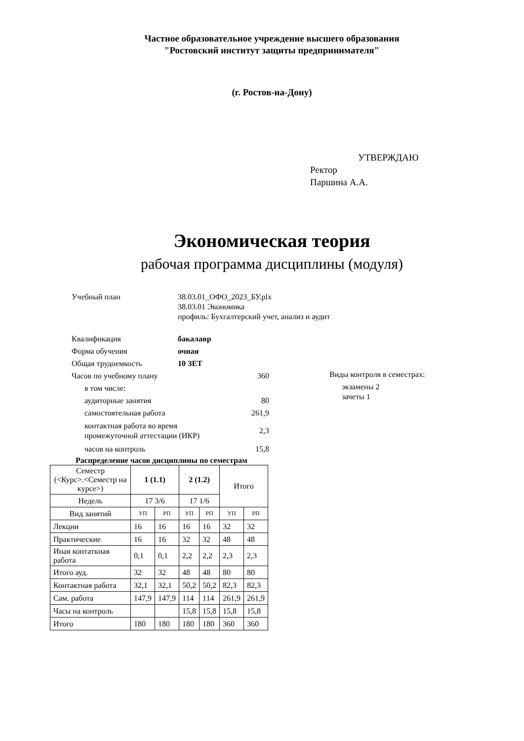Частное образовательное учреждение высшего образования
"Ростовский институт защиты предпринимателя"
(г. Ростов-на-Дону)
УТВЕРЖДАЮ
Ректор
Паршина А.А.
Экономическая теория
рабочая программа дисциплины (модуля)
Учебный план 38.03.01_ОФО_2023_БУ.plx
38.03.01 Экономика
профиль: Бухгалтерский учет, анализ и аудит
Квалификация бакалавр
Форма обучения очная
Общая трудоемкость 10 ЗЕТ
Часов по учебному плану 360
в том числе:
аудиторные занятия 80
самостоятельная работа 261,9
контактная работа во время промежуточной аттестации (ИКР)
2,3
часов на контроль 15,8
Виды контроля в семестрах:
экзамены 2
зачеты 1
Распределение часов дисциплины по семестрам
| Семестр (<Курс>.<Семестр на курсе>) | 1 (1.1) | | 2 (1.2) | | Итого | |
| --- | --- | --- | --- | --- | --- | --- |
| Недель | 17 3/6 | | 17 1/6 | | | |
| Вид занятий | УП | РП | УП | РП | УП | РП |
| Лекции | 16 | 16 | 16 | 16 | 32 | 32 |
| Практические | 16 | 16 | 32 | 32 | 48 | 48 |
| Иная контаткная работа | 0,1 | 0,1 | 2,2 | 2,2 | 2,3 | 2,3 |
| Итого ауд. | 32 | 32 | 48 | 48 | 80 | 80 |
| Контактная работа | 32,1 | 32,1 | 50,2 | 50,2 | 82,3 | 82,3 |
| Сам. работа | 147,9 | 147,9 | 114 | 114 | 261,9 | 261,9 |
| Часы на контроль | | | 15,8 | 15,8 | 15,8 | 15,8 |
| Итого | 180 | 180 | 180 | 180 | 360 | 360 |